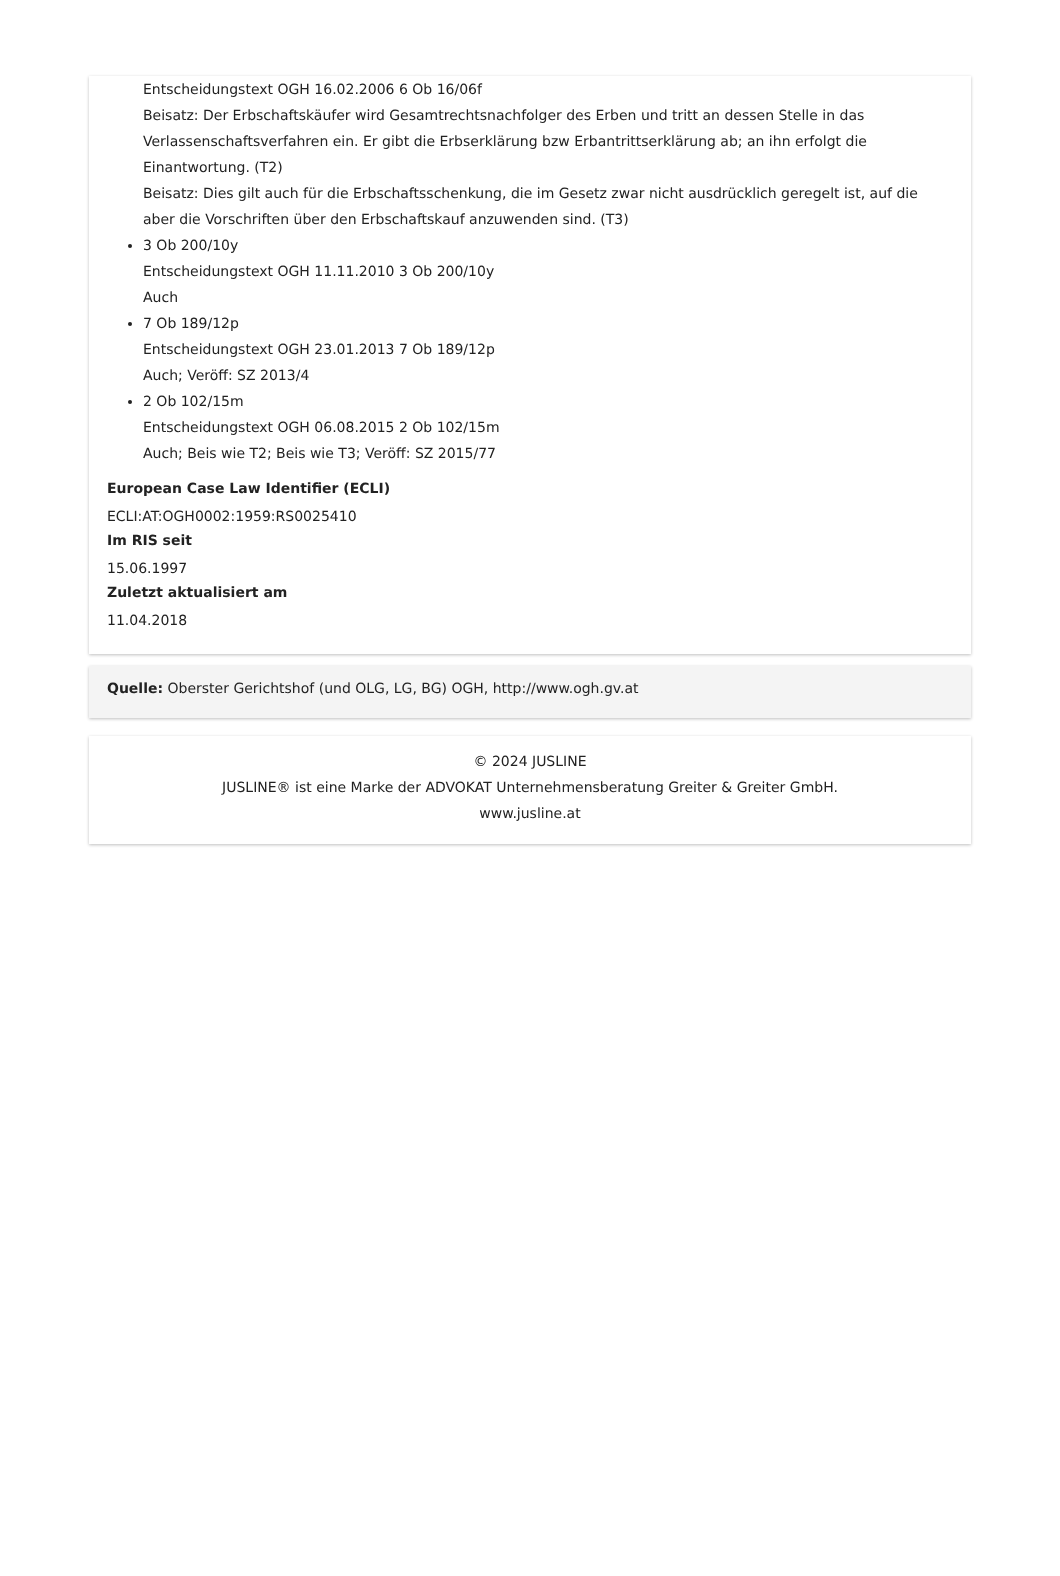Entscheidungstext OGH 16.02.2006 6 Ob 16/06f
Beisatz: Der Erbschaftskäufer wird Gesamtrechtsnachfolger des Erben und tritt an dessen Stelle in das Verlassenschaftsverfahren ein. Er gibt die Erbserklärung bzw Erbantrittserklärung ab; an ihn erfolgt die Einantwortung. (T2)
Beisatz: Dies gilt auch für die Erbschaftsschenkung, die im Gesetz zwar nicht ausdrücklich geregelt ist, auf die aber die Vorschriften über den Erbschaftskauf anzuwenden sind. (T3)
3 Ob 200/10y
Entscheidungstext OGH 11.11.2010 3 Ob 200/10y
Auch
7 Ob 189/12p
Entscheidungstext OGH 23.01.2013 7 Ob 189/12p
Auch; Veröff: SZ 2013/4
2 Ob 102/15m
Entscheidungstext OGH 06.08.2015 2 Ob 102/15m
Auch; Beis wie T2; Beis wie T3; Veröff: SZ 2015/77
European Case Law Identifier (ECLI)
ECLI:AT:OGH0002:1959:RS0025410
Im RIS seit
15.06.1997
Zuletzt aktualisiert am
11.04.2018
Quelle: Oberster Gerichtshof (und OLG, LG, BG) OGH, http://www.ogh.gv.at
© 2024 JUSLINE
JUSLINE® ist eine Marke der ADVOKAT Unternehmensberatung Greiter & Greiter GmbH.
www.jusline.at